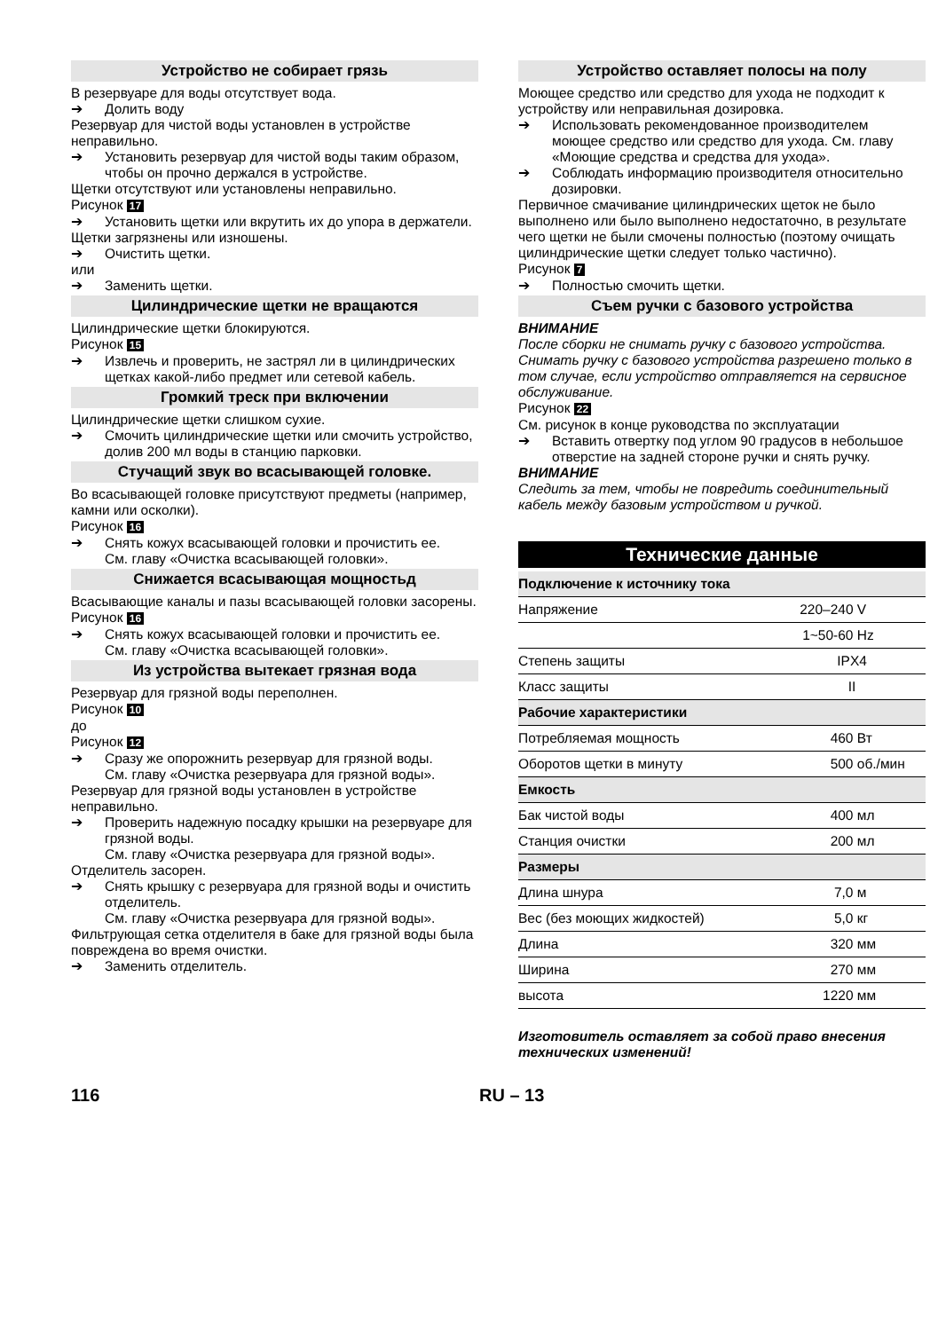Устройство не собирает грязь
В резервуаре для воды отсутствует вода.
➔ Долить воду
Резервуар для чистой воды установлен в устройстве неправильно.
➔ Установить резервуар для чистой воды таким образом, чтобы он прочно держался в устройстве.
Щетки отсутствуют или установлены неправильно.
Рисунок 17
➔ Установить щетки или вкрутить их до упора в держатели.
Щетки загрязнены или изношены.
➔ Очистить щетки.
или
➔ Заменить щетки.
Цилиндрические щетки не вращаются
Цилиндрические щетки блокируются.
Рисунок 15
➔ Извлечь и проверить, не застрял ли в цилиндрических щетках какой-либо предмет или сетевой кабель.
Громкий треск при включении
Цилиндрические щетки слишком сухие.
➔ Смочить цилиндрические щетки или смочить устройство, долив 200 мл воды в станцию парковки.
Стучащий звук во всасывающей головке.
Во всасывающей головке присутствуют предметы (например, камни или осколки).
Рисунок 16
➔ Снять кожух всасывающей головки и прочистить ее.
См. главу «Очистка всасывающей головки».
Снижается всасывающая мощностьд
Всасывающие каналы и пазы всасывающей головки засорены.
Рисунок 16
➔ Снять кожух всасывающей головки и прочистить ее.
См. главу «Очистка всасывающей головки».
Из устройства вытекает грязная вода
Резервуар для грязной воды переполнен.
Рисунок 10
до
Рисунок 12
➔ Сразу же опорожнить резервуар для грязной воды.
См. главу «Очистка резервуара для грязной воды».
Резервуар для грязной воды установлен в устройстве неправильно.
➔ Проверить надежную посадку крышки на резервуаре для грязной воды.
См. главу «Очистка резервуара для грязной воды».
Отделитель засорен.
➔ Снять крышку с резервуара для грязной воды и очистить отделитель.
См. главу «Очистка резервуара для грязной воды».
Фильтрующая сетка отделителя в баке для грязной воды была повреждена во время очистки.
➔ Заменить отделитель.
Устройство оставляет полосы на полу
Моющее средство или средство для ухода не подходит к устройству или неправильная дозировка.
➔ Использовать рекомендованное производителем моющее средство или средство для ухода. См. главу «Моющие средства и средства для ухода».
➔ Соблюдать информацию производителя относительно дозировки.
Первичное смачивание цилиндрических щеток не было выполнено или было выполнено недостаточно, в результате чего щетки не были смочены полностью (поэтому очищать цилиндрические щетки следует только частично).
Рисунок 7
➔ Полностью смочить щетки.
Съем ручки с базового устройства
ВНИМАНИЕ
После сборки не снимать ручку с базового устройства.
Снимать ручку с базового устройства разрешено только в том случае, если устройство отправляется на сервисное обслуживание.
Рисунок 22
См. рисунок в конце руководства по эксплуатации
➔ Вставить отвертку под углом 90 градусов в небольшое отверстие на задней стороне ручки и снять ручку.
ВНИМАНИЕ
Следить за тем, чтобы не повредить соединительный кабель между базовым устройством и ручкой.
Технические данные
| Подключение к источнику тока | | |
| Напряжение | 220–240 | V |
| | 1~50-60 | Hz |
| Степень защиты | IPX4 | |
| Класс защиты | II | |
| Рабочие характеристики | | |
| Потребляемая мощность | 460 | Вт |
| Оборотов щетки в минуту | 500 | об./мин |
| Емкость | | |
| Бак чистой воды | 400 | мл |
| Станция очистки | 200 | мл |
| Размеры | | |
| Длина шнура | 7,0 | м |
| Вес (без моющих жидкостей) | 5,0 | кг |
| Длина | 320 | мм |
| Ширина | 270 | мм |
| высота | 1220 | мм |
Изготовитель оставляет за собой право внесения технических изменений!
116 RU – 13